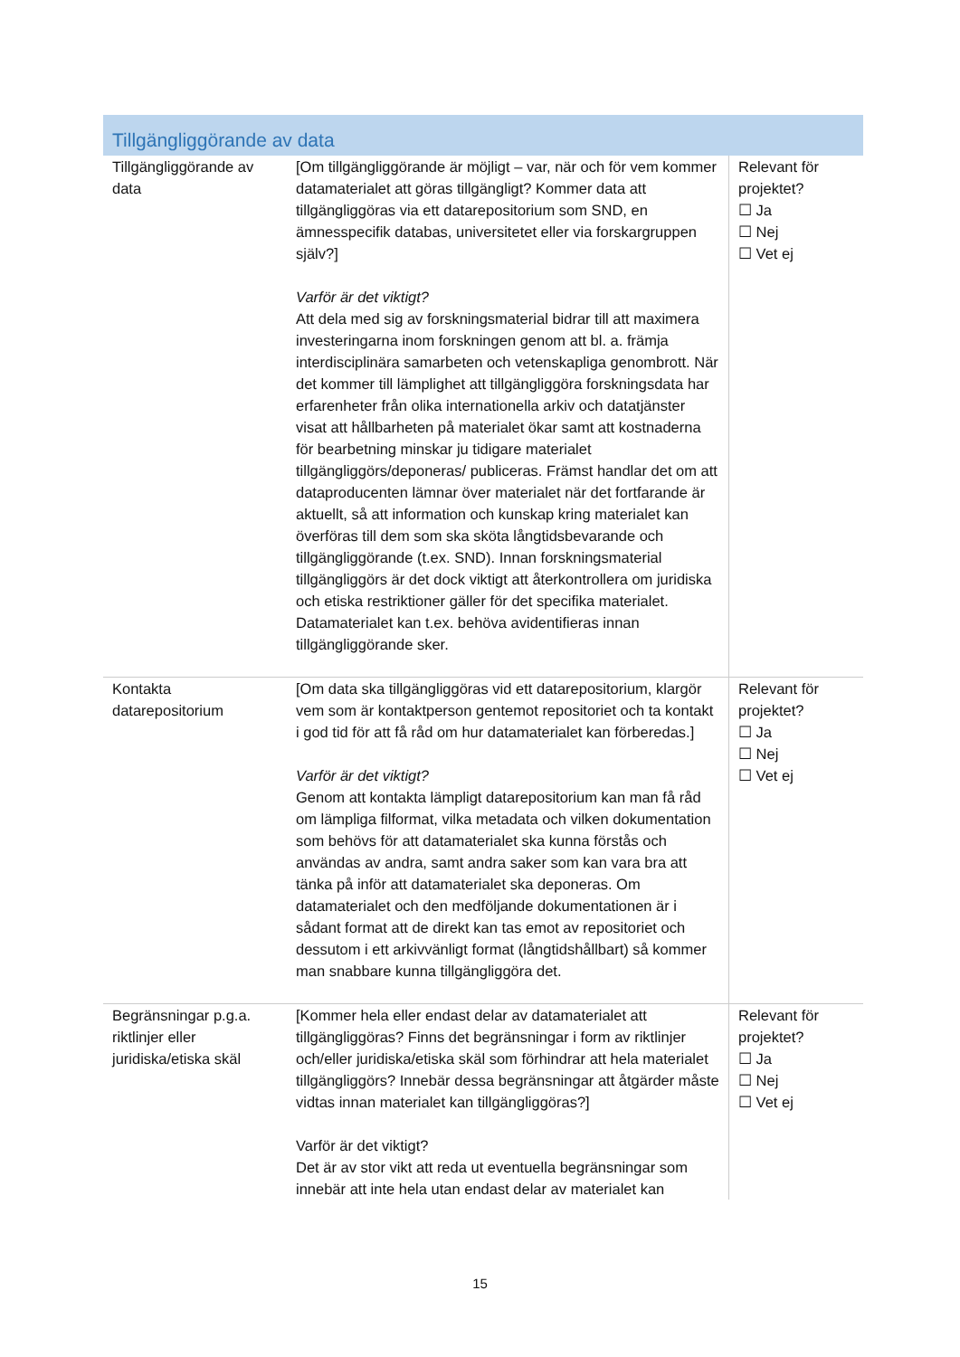Tillgängliggörande av data
| Tillgängliggörande av data | [Om tillgängliggörande är möjligt – var, när och för vem kommer datamaterialet att göras tillgängligt? Kommer data att tillgängliggöras via ett datarepositorium som SND, en ämnesspecifik databas, universitetet eller via forskargruppen själv?] Varför är det viktigt? Att dela med sig av forskningsmaterial bidrar till att maximera investeringarna inom forskningen genom att bl. a. främja interdisciplinära samarbeten och vetenskapliga genombrott. När det kommer till lämplighet att tillgängliggöra forskningsdata har erfarenheter från olika internationella arkiv och datatjänster visat att hållbarheten på materialet ökar samt att kostnaderna för bearbetning minskar ju tidigare materialet tillgängliggörs/deponeras/ publiceras. Främst handlar det om att dataproducenten lämnar över materialet när det fortfarande är aktuellt, så att information och kunskap kring materialet kan överföras till dem som ska sköta långtidsbevarande och tillgängliggörande (t.ex. SND). Innan forskningsmaterial tillgängliggörs är det dock viktigt att återkontrollera om juridiska och etiska restriktioner gäller för det specifika materialet. Datamaterialet kan t.ex. behöva avidentifieras innan tillgängliggörande sker. | Relevant för projektet? ☐ Ja ☐ Nej ☐ Vet ej |
| Kontakta datarepositorium | [Om data ska tillgängliggöras vid ett datarepositorium, klargör vem som är kontaktperson gentemot repositoriet och ta kontakt i god tid för att få råd om hur datamaterialet kan förberedas.] Varför är det viktigt? Genom att kontakta lämpligt datarepositorium kan man få råd om lämpliga filformat, vilka metadata och vilken dokumentation som behövs för att datamaterialet ska kunna förstås och användas av andra, samt andra saker som kan vara bra att tänka på inför att datamaterialet ska deponeras. Om datamaterialet och den medföljande dokumentationen är i sådant format att de direkt kan tas emot av repositoriet och dessutom i ett arkivvänligt format (långtidshållbart) så kommer man snabbare kunna tillgängliggöra det. | Relevant för projektet? ☐ Ja ☐ Nej ☐ Vet ej |
| Begränsningar p.g.a. riktlinjer eller juridiska/etiska skäl | [Kommer hela eller endast delar av datamaterialet att tillgängliggöras? Finns det begränsningar i form av riktlinjer och/eller juridiska/etiska skäl som förhindrar att hela materialet tillgängliggörs? Innebär dessa begränsningar att åtgärder måste vidtas innan materialet kan tillgängliggöras?] Varför är det viktigt? Det är av stor vikt att reda ut eventuella begränsningar som innebär att inte hela utan endast delar av materialet kan | Relevant för projektet? ☐ Ja ☐ Nej ☐ Vet ej |
15